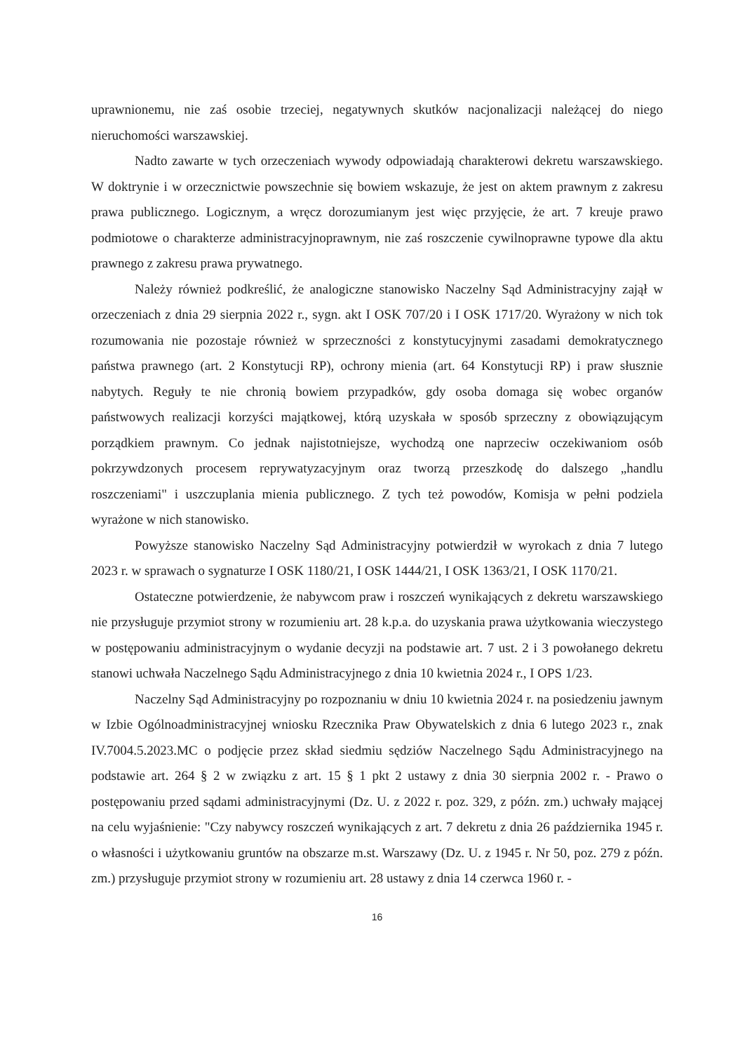uprawnionemu, nie zaś osobie trzeciej, negatywnych skutków nacjonalizacji należącej do niego nieruchomości warszawskiej.
Nadto zawarte w tych orzeczeniach wywody odpowiadają charakterowi dekretu warszawskiego. W doktrynie i w orzecznictwie powszechnie się bowiem wskazuje, że jest on aktem prawnym z zakresu prawa publicznego. Logicznym, a wręcz dorozumianym jest więc przyjęcie, że art. 7 kreuje prawo podmiotowe o charakterze administracyjnoprawnym, nie zaś roszczenie cywilnoprawne typowe dla aktu prawnego z zakresu prawa prywatnego.
Należy również podkreślić, że analogiczne stanowisko Naczelny Sąd Administracyjny zajął w orzeczeniach z dnia 29 sierpnia 2022 r., sygn. akt I OSK 707/20 i I OSK 1717/20. Wyrażony w nich tok rozumowania nie pozostaje również w sprzeczności z konstytucyjnymi zasadami demokratycznego państwa prawnego (art. 2 Konstytucji RP), ochrony mienia (art. 64 Konstytucji RP) i praw słusznie nabytych. Reguły te nie chronią bowiem przypadków, gdy osoba domaga się wobec organów państwowych realizacji korzyści majątkowej, którą uzyskała w sposób sprzeczny z obowiązującym porządkiem prawnym. Co jednak najistotniejsze, wychodzą one naprzeciw oczekiwaniom osób pokrzywdzonych procesem reprywatyzacyjnym oraz tworzą przeszkodę do dalszego „handlu roszczeniami" i uszczuplania mienia publicznego. Z tych też powodów, Komisja w pełni podziela wyrażone w nich stanowisko.
Powyższe stanowisko Naczelny Sąd Administracyjny potwierdził w wyrokach z dnia 7 lutego 2023 r. w sprawach o sygnaturze I OSK 1180/21, I OSK 1444/21, I OSK 1363/21, I OSK 1170/21.
Ostateczne potwierdzenie, że nabywcom praw i roszczeń wynikających z dekretu warszawskiego nie przysługuje przymiot strony w rozumieniu art. 28 k.p.a. do uzyskania prawa użytkowania wieczystego w postępowaniu administracyjnym o wydanie decyzji na podstawie art. 7 ust. 2 i 3 powołanego dekretu stanowi uchwała Naczelnego Sądu Administracyjnego z dnia 10 kwietnia 2024 r., I OPS 1/23.
Naczelny Sąd Administracyjny po rozpoznaniu w dniu 10 kwietnia 2024 r. na posiedzeniu jawnym w Izbie Ogólnoadministracyjnej wniosku Rzecznika Praw Obywatelskich z dnia 6 lutego 2023 r., znak IV.7004.5.2023.MC o podjęcie przez skład siedmiu sędziów Naczelnego Sądu Administracyjnego na podstawie art. 264 § 2 w związku z art. 15 § 1 pkt 2 ustawy z dnia 30 sierpnia 2002 r. - Prawo o postępowaniu przed sądami administracyjnymi (Dz. U. z 2022 r. poz. 329, z późn. zm.) uchwały mającej na celu wyjaśnienie: "Czy nabywcy roszczeń wynikających z art. 7 dekretu z dnia 26 października 1945 r. o własności i użytkowaniu gruntów na obszarze m.st. Warszawy (Dz. U. z 1945 r. Nr 50, poz. 279 z późn. zm.) przysługuje przymiot strony w rozumieniu art. 28 ustawy z dnia 14 czerwca 1960 r. -
16